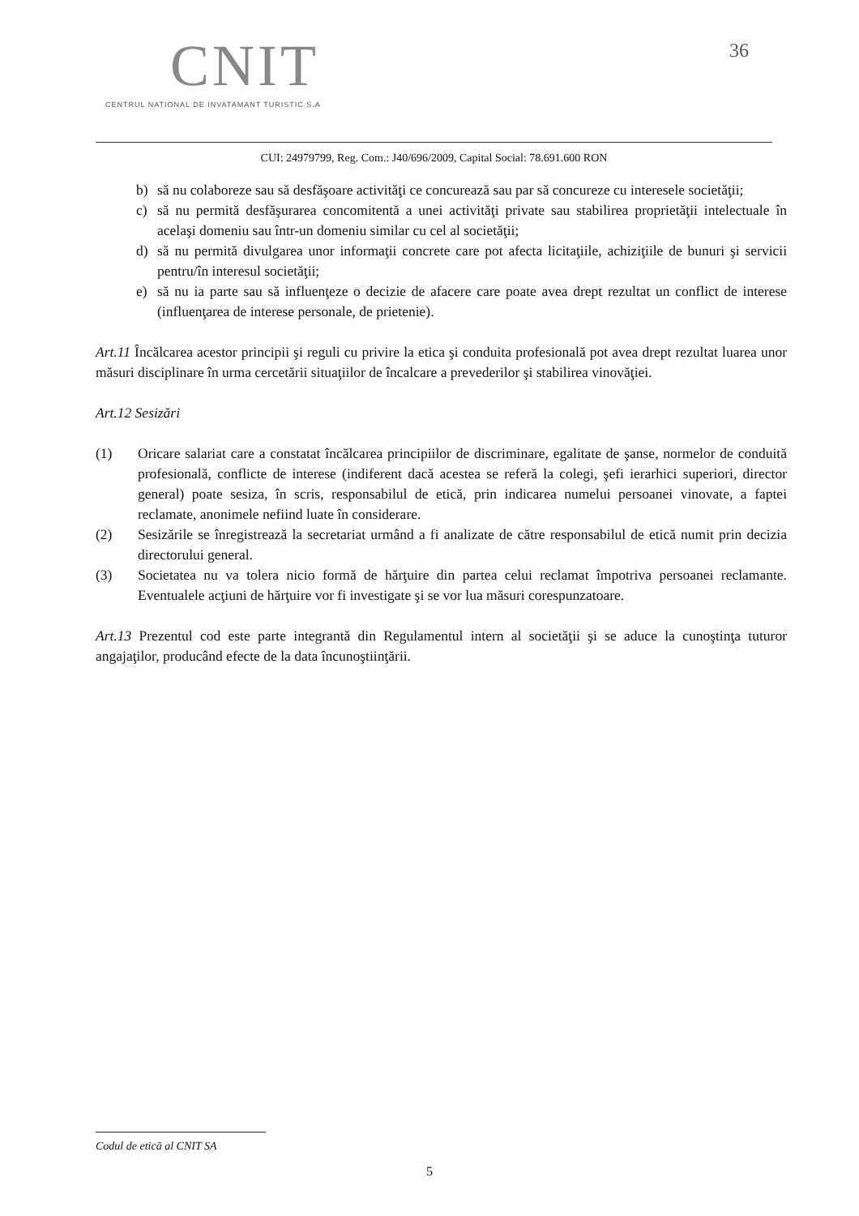CNIT
CENTRUL NATIONAL DE INVATAMANT TURISTIC S.A
36
CUI: 24979799, Reg. Com.: J40/696/2009, Capital Social: 78.691.600 RON
b) să nu colaboreze sau să desfăşoare activităţi ce concurează sau par să concureze cu interesele societăţii;
c) să nu permită desfăşurarea concomitentă a unei activităţi private sau stabilirea proprietăţii intelectuale în acelaşi domeniu sau într-un domeniu similar cu cel al societăţii;
d) să nu permită divulgarea unor informaţii concrete care pot afecta licitaţiile, achiziţiile de bunuri şi servicii pentru/în interesul societăţii;
e) să nu ia parte sau să influenţeze o decizie de afacere care poate avea drept rezultat un conflict de interese (influenţarea de interese personale, de prietenie).
Art.11 Încălcarea acestor principii şi reguli cu privire la etica şi conduita profesională pot avea drept rezultat luarea unor măsuri disciplinare în urma cercetării situaţiilor de încalcare a prevederilor şi stabilirea vinovăţiei.
Art.12 Sesizări
(1) Oricare salariat care a constatat încălcarea principiilor de discriminare, egalitate de şanse, normelor de conduită profesională, conflicte de interese (indiferent dacă acestea se referă la colegi, şefi ierarhici superiori, director general) poate sesiza, în scris, responsabilul de etică, prin indicarea numelui persoanei vinovate, a faptei reclamate, anonimele nefiind luate în considerare.
(2) Sesizările se înregistrează la secretariat urmând a fi analizate de către responsabilul de etică numit prin decizia directorului general.
(3) Societatea nu va tolera nicio formă de hărţuire din partea celui reclamat împotriva persoanei reclamante. Eventualele acţiuni de hărţuire vor fi investigate şi se vor lua măsuri corespunzatoare.
Art.13 Prezentul cod este parte integrantă din Regulamentul intern al societăţii şi se aduce la cunoştinţa tuturor angajaţilor, producând efecte de la data încunoştiinţării.
Codul de etică al CNIT SA
5